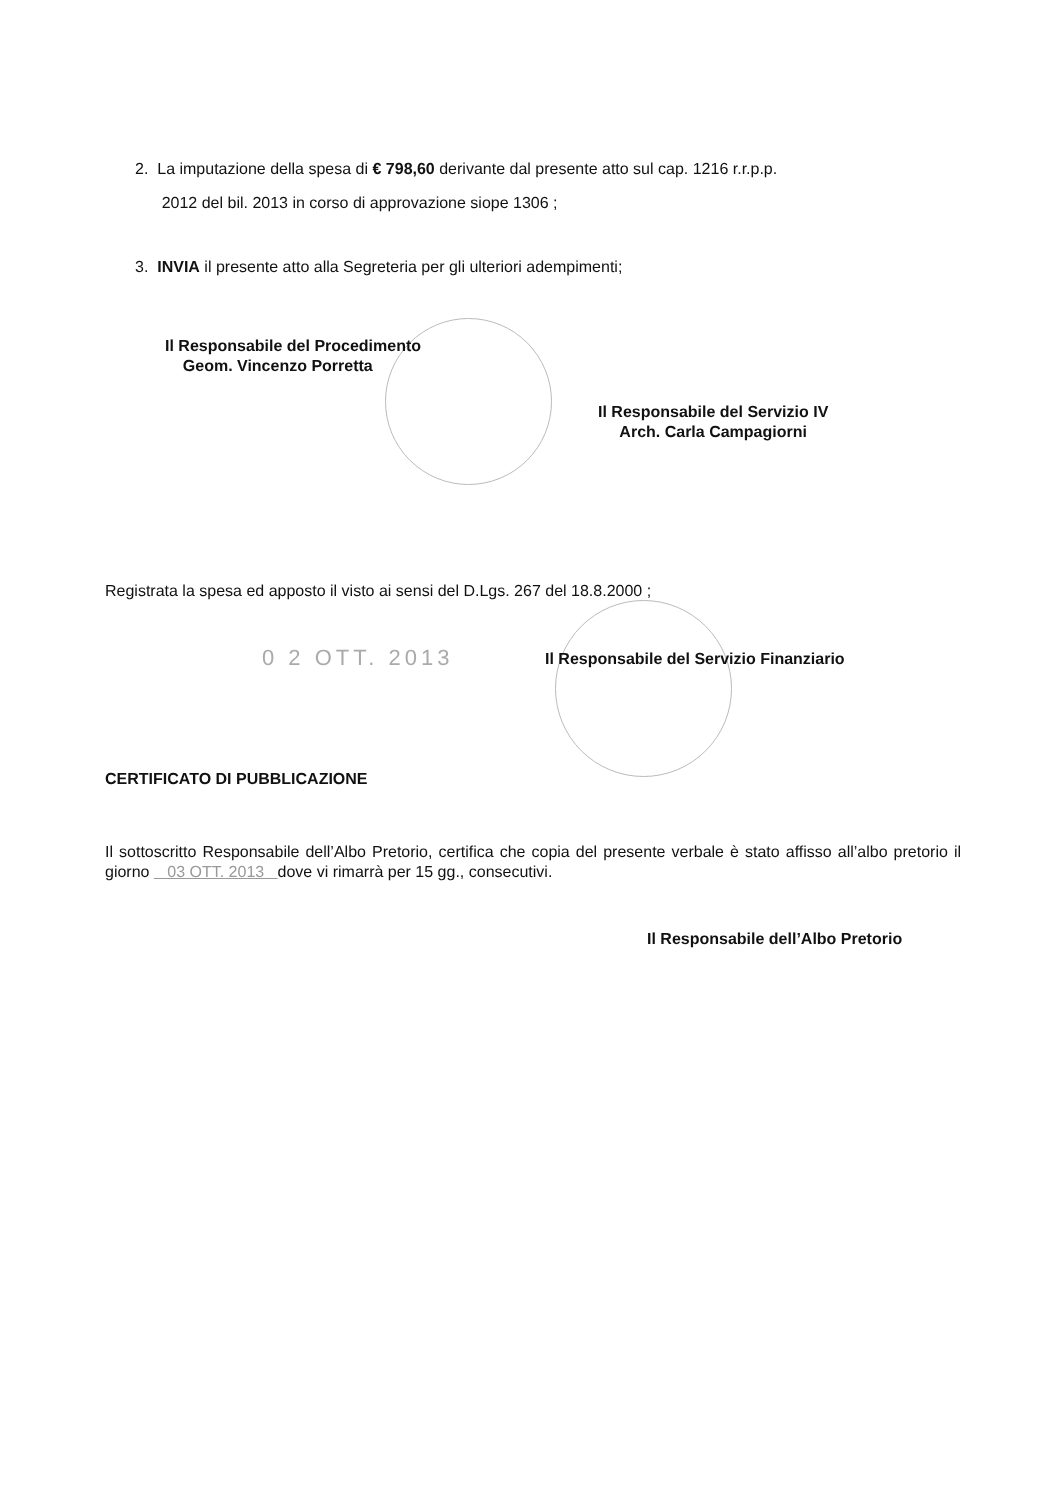2. La imputazione della spesa di € 798,60 derivante dal presente atto sul cap. 1216 r.r.p.p.
2012 del bil. 2013 in corso di approvazione siope 1306 ;
3. INVIA il presente atto alla Segreteria per gli ulteriori adempimenti;
Il Responsabile del Procedimento
Geom. Vincenzo Porretta
Il Responsabile del Servizio IV
Arch. Carla Campagiorni
Registrata la spesa ed apposto il visto ai sensi del D.Lgs. 267 del 18.8.2000 ;
0 2 OTT. 2013
Il Responsabile del Servizio Finanziario
CERTIFICATO DI PUBBLICAZIONE
Il sottoscritto Responsabile dell’Albo Pretorio, certifica che copia del presente verbale è stato affisso all’albo pretorio il giorno 03 OTT. 2013 dove vi rimarrà per 15 gg., consecutivi.
Il Responsabile dell’Albo Pretorio